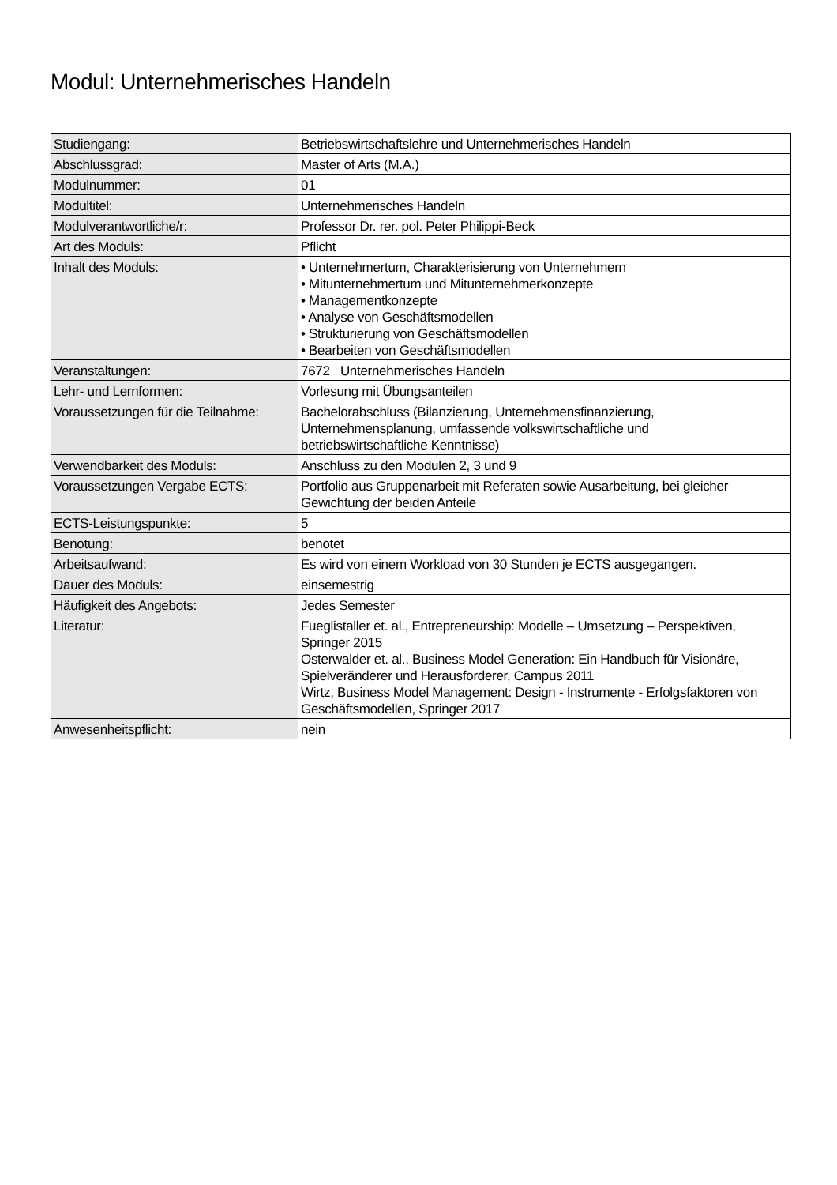Modul: Unternehmerisches Handeln
| Studiengang: | Betriebswirtschaftslehre und Unternehmerisches Handeln |
| Abschlussgrad: | Master of Arts (M.A.) |
| Modulnummer: | 01 |
| Modultitel: | Unternehmerisches Handeln |
| Modulverantwortliche/r: | Professor Dr. rer. pol. Peter Philippi-Beck |
| Art des Moduls: | Pflicht |
| Inhalt des Moduls: | • Unternehmertum, Charakterisierung von Unternehmern • Mitunternehmertum und Mitunternehmerkonzepte • Managementkonzepte • Analyse von Geschäftsmodellen • Strukturierung von Geschäftsmodellen • Bearbeiten von Geschäftsmodellen |
| Veranstaltungen: | 7672 Unternehmerisches Handeln |
| Lehr- und Lernformen: | Vorlesung mit Übungsanteilen |
| Voraussetzungen für die Teilnahme: | Bachelorabschluss (Bilanzierung, Unternehmensfinanzierung, Unternehmensplanung, umfassende volkswirtschaftliche und betriebswirtschaftliche Kenntnisse) |
| Verwendbarkeit des Moduls: | Anschluss zu den Modulen 2, 3 und 9 |
| Voraussetzungen Vergabe ECTS: | Portfolio aus Gruppenarbeit mit Referaten sowie Ausarbeitung, bei gleicher Gewichtung der beiden Anteile |
| ECTS-Leistungspunkte: | 5 |
| Benotung: | benotet |
| Arbeitsaufwand: | Es wird von einem Workload von 30 Stunden je ECTS ausgegangen. |
| Dauer des Moduls: | einsemestrig |
| Häufigkeit des Angebots: | Jedes Semester |
| Literatur: | Fueglistaller et. al., Entrepreneurship: Modelle – Umsetzung – Perspektiven, Springer 2015 Osterwalder et. al., Business Model Generation: Ein Handbuch für Visionäre, Spielveränderer und Herausforderer, Campus 2011 Wirtz, Business Model Management: Design - Instrumente - Erfolgsfaktoren von Geschäftsmodellen, Springer 2017 |
| Anwesenheitspflicht: | nein |